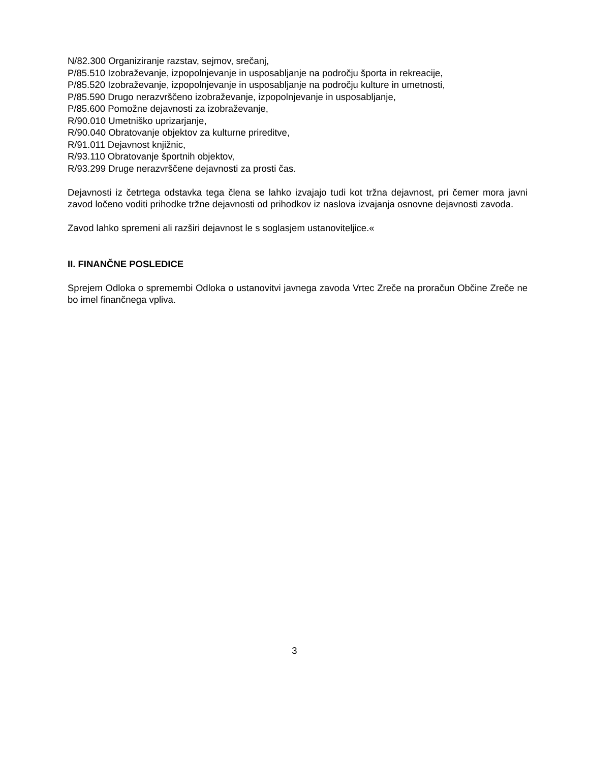N/82.300 Organiziranje razstav, sejmov, srečanj,
P/85.510 Izobraževanje, izpopolnjevanje in usposabljanje na področju športa in rekreacije,
P/85.520 Izobraževanje, izpopolnjevanje in usposabljanje na področju kulture in umetnosti,
P/85.590 Drugo nerazvrščeno izobraževanje, izpopolnjevanje in usposabljanje,
P/85.600 Pomožne dejavnosti za izobraževanje,
R/90.010 Umetniško uprizarjanje,
R/90.040 Obratovanje objektov za kulturne prireditve,
R/91.011 Dejavnost knjižnic,
R/93.110 Obratovanje športnih objektov,
R/93.299 Druge nerazvrščene dejavnosti za prosti čas.
Dejavnosti iz četrtega odstavka tega člena se lahko izvajajo tudi kot tržna dejavnost, pri čemer mora javni zavod ločeno voditi prihodke tržne dejavnosti od prihodkov iz naslova izvajanja osnovne dejavnosti zavoda.
Zavod lahko spremeni ali razširi dejavnost le s soglasjem ustanoviteljice.«
II. FINANČNE POSLEDICE
Sprejem Odloka o spremembi Odloka o ustanovitvi javnega zavoda Vrtec Zreče na proračun Občine Zreče ne bo imel finančnega vpliva.
3